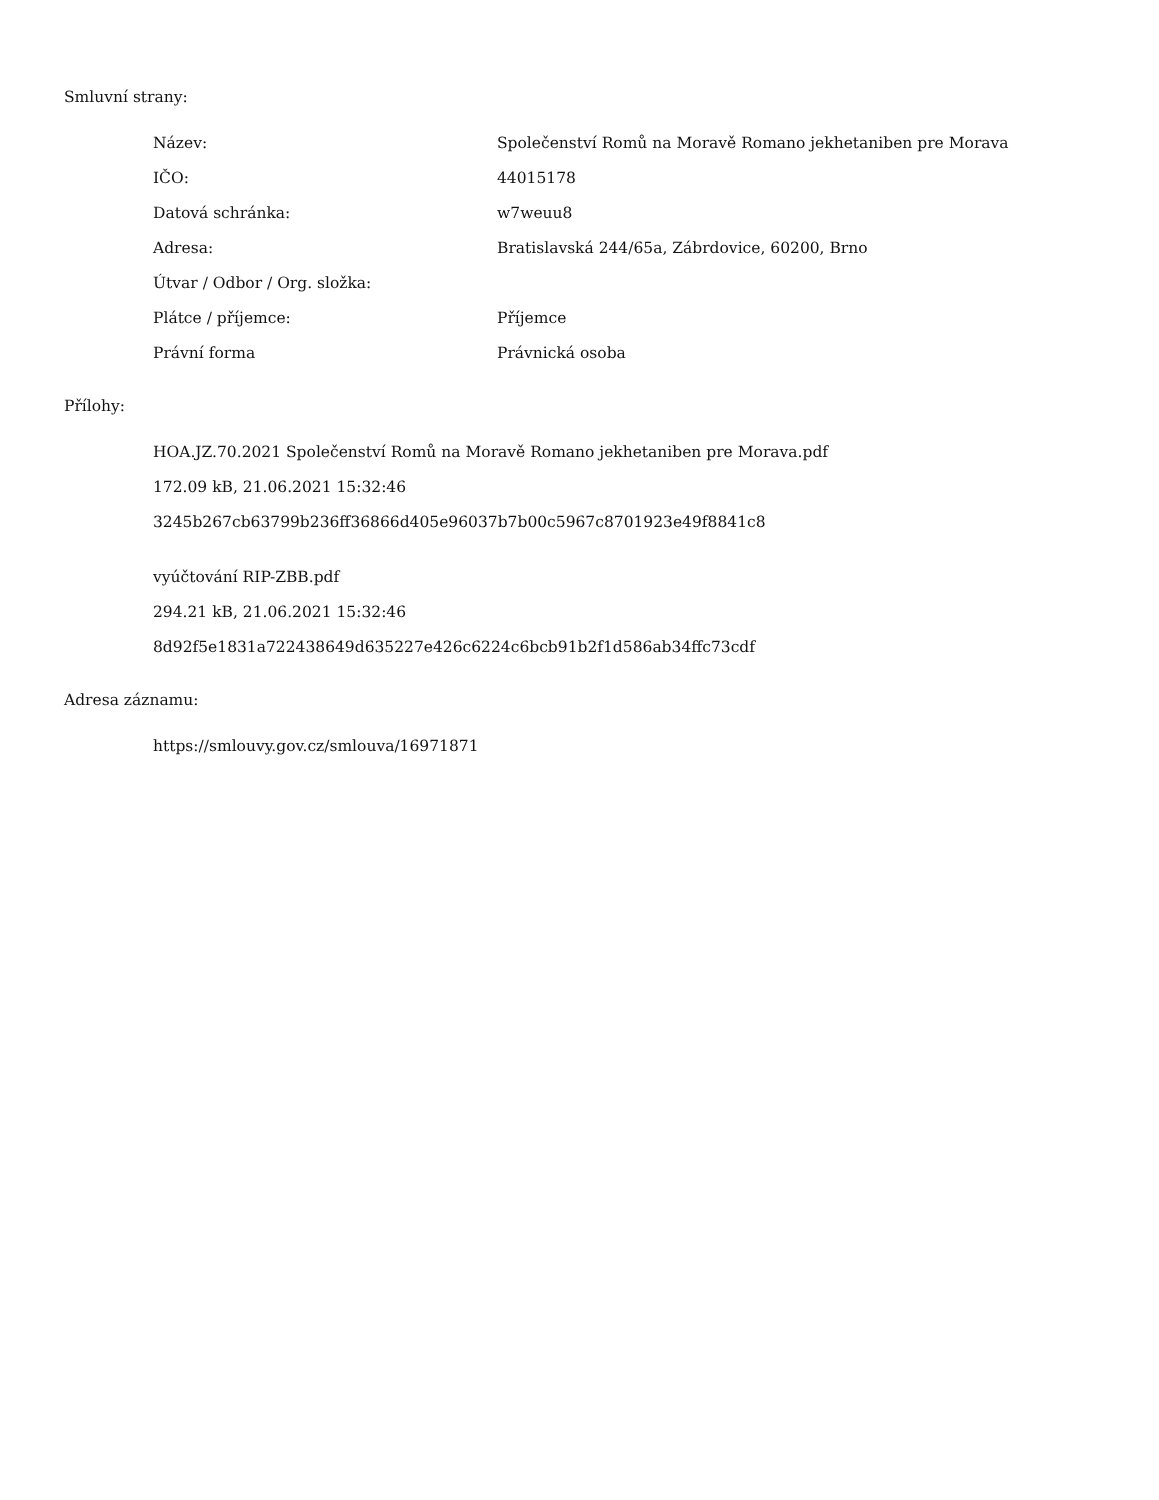Smluvní strany:
| Název: | Společenství Romů na Moravě Romano jekhetaniben pre Morava |
| IČO: | 44015178 |
| Datová schránka: | w7weuu8 |
| Adresa: | Bratislavská 244/65a, Zábrdovice, 60200, Brno |
| Útvar / Odbor / Org. složka: | |
| Plátce / příjemce: | Příjemce |
| Právní forma | Právnická osoba |
Přílohy:
HOA.JZ.70.2021 Společenství Romů na Moravě Romano jekhetaniben pre Morava.pdf
172.09 kB, 21.06.2021 15:32:46
3245b267cb63799b236ff36866d405e96037b7b00c5967c8701923e49f8841c8
vyúčtování RIP-ZBB.pdf
294.21 kB, 21.06.2021 15:32:46
8d92f5e1831a722438649d635227e426c6224c6bcb91b2f1d586ab34ffc73cdf
Adresa záznamu:
https://smlouvy.gov.cz/smlouva/16971871